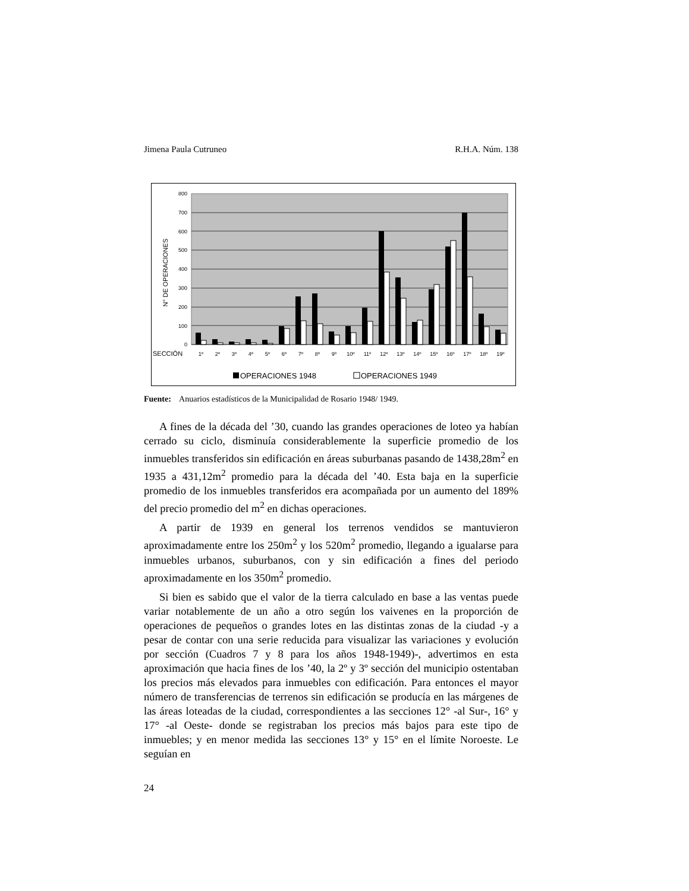Jimena Paula Cutruneo R.H.A. Núm. 138
800
700
600
500
400
300
200
100
0
N° DE OPERACIONES
SECCIÓN
1º
2º
3º
4º
5º
6º
7º
8º
9º
10º
11º
12º
13º
14º
15º
16º
17º
18º
19º
OPERACIONES 1948
OPERACIONES 1949
Fuente: Anuarios estadísticos de la Municipalidad de Rosario 1948/ 1949.
A fines de la década del ’30, cuando las grandes operaciones de loteo ya habían cerrado su ciclo, disminuía considerablemente la superficie promedio de los inmuebles transferidos sin edificación en áreas suburbanas pasando de 1438,28m<sup>2</sup> en 1935 a 431,12m<sup>2</sup> promedio para la década del ’40. Esta baja en la superficie promedio de los inmuebles transferidos era acompañada por un aumento del 189% del precio promedio del m<sup>2</sup> en dichas operaciones.
A partir de 1939 en general los terrenos vendidos se mantuvieron aproximadamente entre los 250m<sup>2</sup> y los 520m<sup>2</sup> promedio, llegando a igualarse para inmuebles urbanos, suburbanos, con y sin edificación a fines del periodo aproximadamente en los 350m<sup>2</sup> promedio.
Si bien es sabido que el valor de la tierra calculado en base a las ventas puede variar notablemente de un año a otro según los vaivenes en la proporción de operaciones de pequeños o grandes lotes en las distintas zonas de la ciudad -y a pesar de contar con una serie reducida para visualizar las variaciones y evolución por sección (Cuadros 7 y 8 para los años 1948-1949)-, advertimos en esta aproximación que hacia fines de los ’40, la 2º y 3º sección del municipio ostentaban los precios más elevados para inmuebles con edificación. Para entonces el mayor número de transferencias de terrenos sin edificación se producía en las márgenes de las áreas loteadas de la ciudad, correspondientes a las secciones 12° -al Sur-, 16° y 17° -al Oeste- donde se registraban los precios más bajos para este tipo de inmuebles; y en menor medida las secciones 13° y 15° en el límite Noroeste. Le seguían en
24